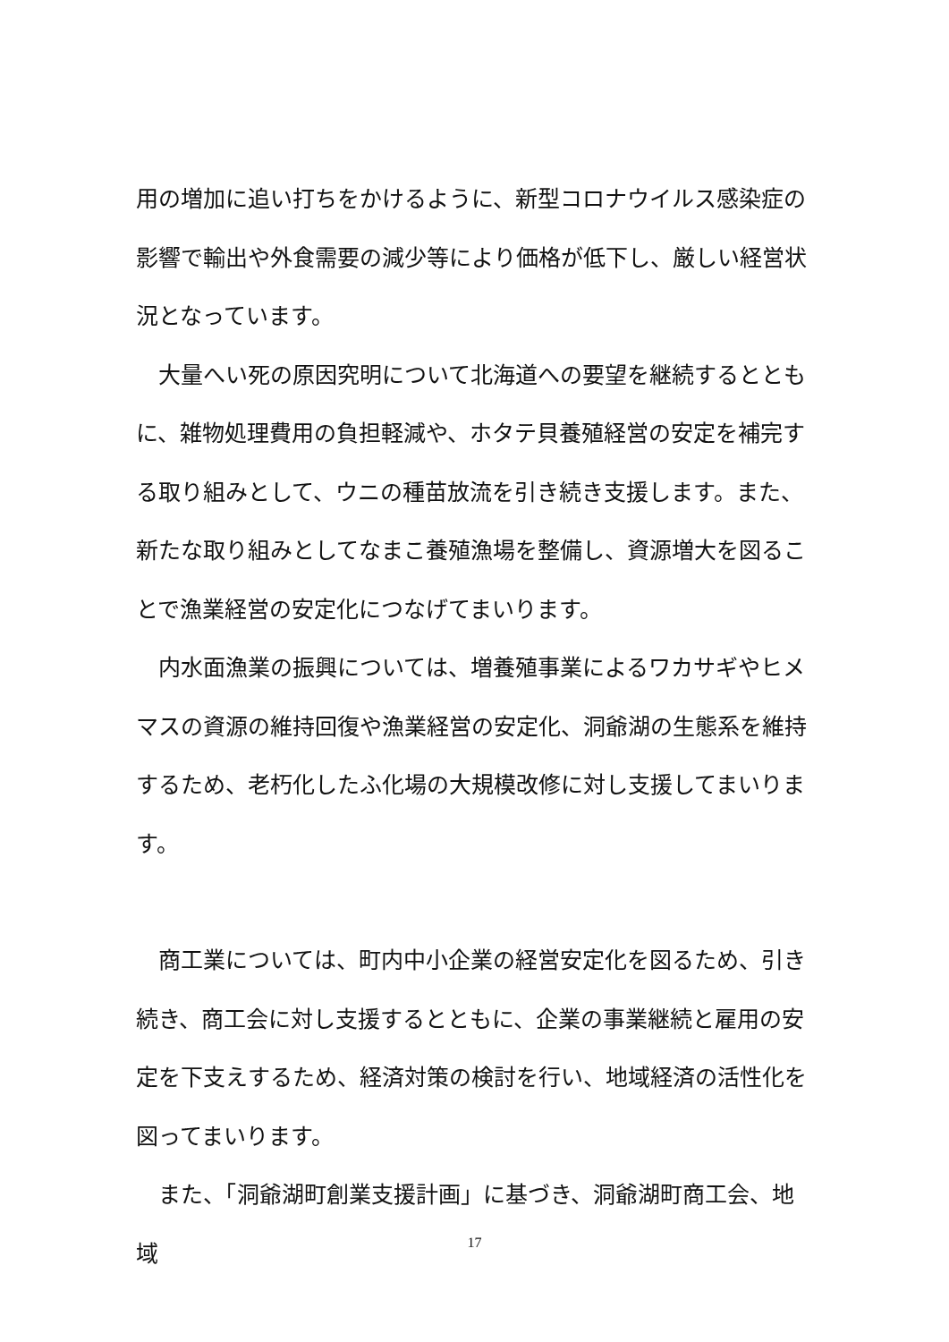用の増加に追い打ちをかけるように、新型コロナウイルス感染症の影響で輸出や外食需要の減少等により価格が低下し、厳しい経営状況となっています。
　大量へい死の原因究明について北海道への要望を継続するとともに、雑物処理費用の負担軽減や、ホタテ貝養殖経営の安定を補完する取り組みとして、ウニの種苗放流を引き続き支援します。また、新たな取り組みとしてなまこ養殖漁場を整備し、資源増大を図ることで漁業経営の安定化につなげてまいります。
　内水面漁業の振興については、増養殖事業によるワカサギやヒメマスの資源の維持回復や漁業経営の安定化、洞爺湖の生態系を維持するため、老朽化したふ化場の大規模改修に対し支援してまいります。
　商工業については、町内中小企業の経営安定化を図るため、引き続き、商工会に対し支援するとともに、企業の事業継続と雇用の安定を下支えするため、経済対策の検討を行い、地域経済の活性化を図ってまいります。
　また、「洞爺湖町創業支援計画」に基づき、洞爺湖町商工会、地域
17